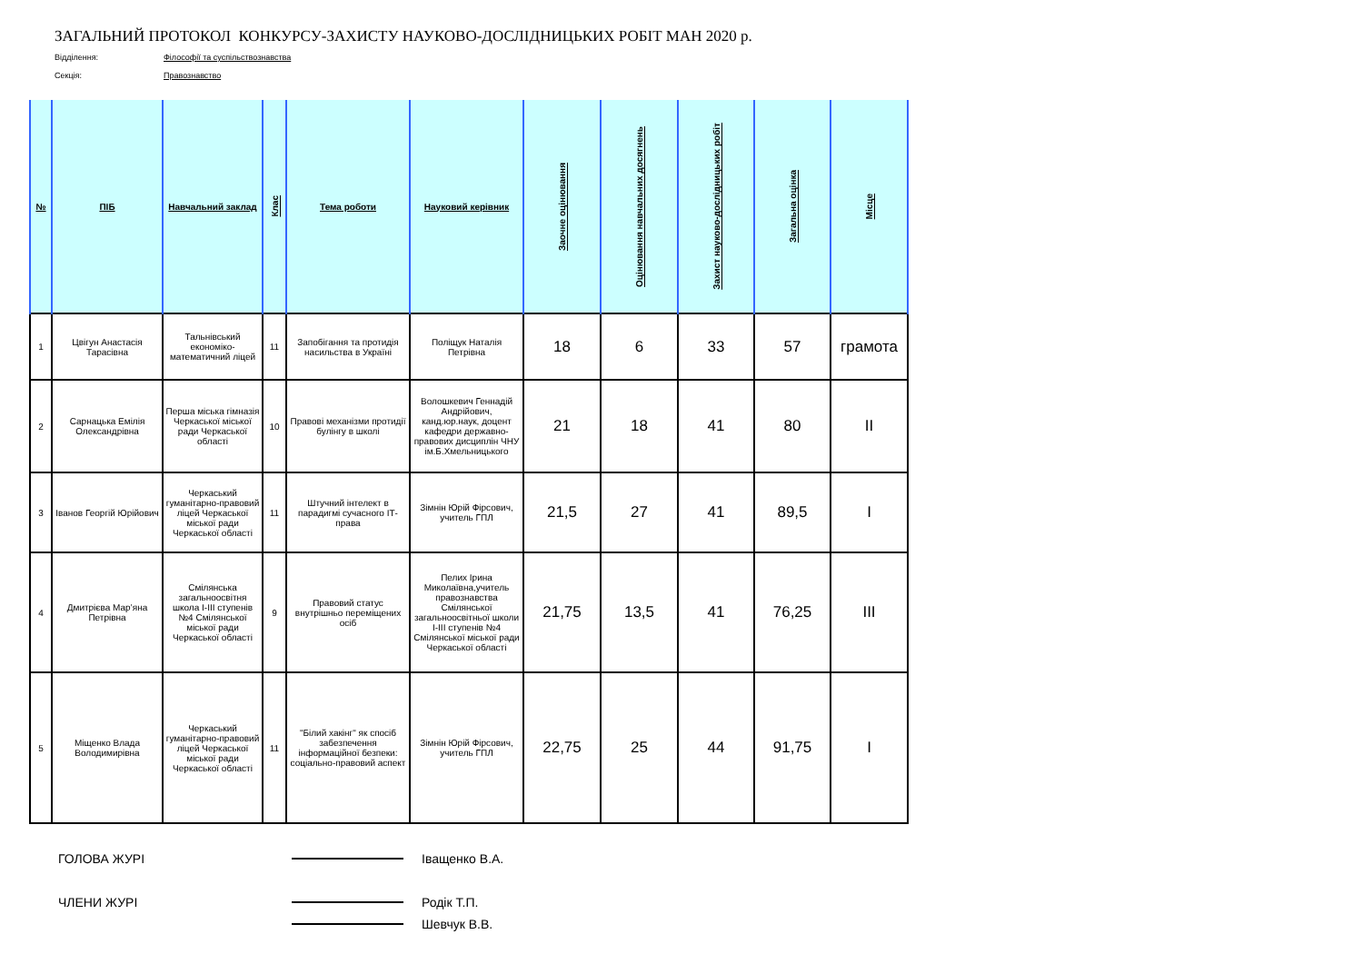ЗАГАЛЬНИЙ ПРОТОКОЛ КОНКУРСУ-ЗАХИСТУ НАУКОВО-ДОСЛІДНИЦЬКИХ РОБІТ МАН 2020 р.
Відділення: Філософії та суспільствознавства
Секція: Правознавство
| № | ПІБ | Навчальний заклад | Клас | Тема роботи | Науковий керівник | Заочне оцінювання | Оцінювання навчальних досягнень | Захист науково-дослідницьких робіт | Загальна оцінка | Місце |
| --- | --- | --- | --- | --- | --- | --- | --- | --- | --- | --- |
| 1 | Цвігун Анастасія Тарасівна | Тальнівський економіко-математичний ліцей | 11 | Запобігання та протидія насильства в Україні | Поліщук Наталія Петрівна | 18 | 6 | 33 | 57 | грамота |
| 2 | Сарнацька Емілія Олександрівна | Перша міська гімназія Черкаської міської ради Черкаської області | 10 | Правові механізми протидії булінгу в школі | Волошкевич Геннадій Андрійович, канд.юр.наук, доцент кафедри державно-правових дисциплін ЧНУ ім.Б.Хмельницького | 21 | 18 | 41 | 80 | II |
| 3 | Іванов Георгій Юрійович | Черкаський гуманітарно-правовий ліцей Черкаської міської ради Черкаської області | 11 | Штучний інтелект в парадигмі сучасного ІТ-права | Зімнін Юрій Фірсович, учитель ГПЛ | 21,5 | 27 | 41 | 89,5 | I |
| 4 | Дмитрієва Мар’яна Петрівна | Смілянська загальноосвітня школа І-ІІІ ступенів №4 Смілянської міської ради Черкаської області | 9 | Правовий статус внутрішньо переміщених осіб | Пелих Ірина Миколаївна,учитель правознавства Смілянської загальноосвітньої школи І-ІІІ ступенів №4 Смілянської міської ради Черкаської області | 21,75 | 13,5 | 41 | 76,25 | III |
| 5 | Міщенко Влада Володимирівна | Черкаський гуманітарно-правовий ліцей Черкаської міської ради Черкаської області | 11 | "Білий хакінг" як спосіб забезпечення інформаційної безпеки: соціально-правовий аспект | Зімнін Юрій Фірсович, учитель ГПЛ | 22,75 | 25 | 44 | 91,75 | I |
ГОЛОВА ЖУРІ Іващенко В.А.
ЧЛЕНИ ЖУРІ Родік Т.П.
Шевчук В.В.